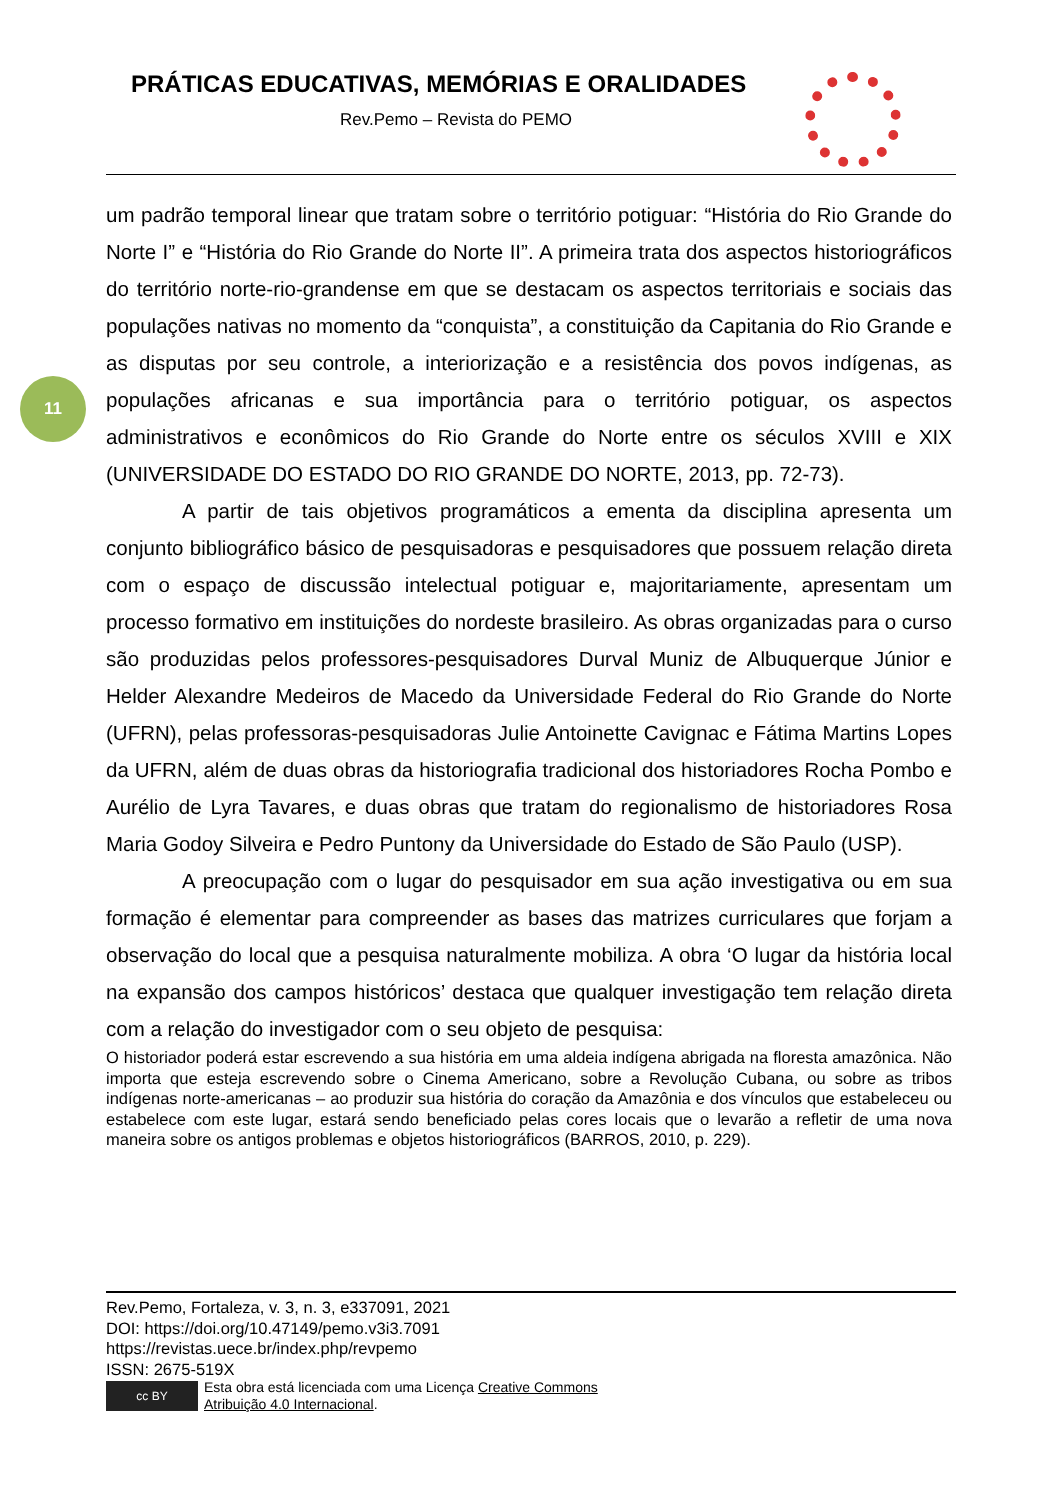PRÁTICAS EDUCATIVAS, MEMÓRIAS E ORALIDADES
Rev.Pemo – Revista do PEMO
11
um padrão temporal linear que tratam sobre o território potiguar: “História do Rio Grande do Norte I” e “História do Rio Grande do Norte II”. A primeira trata dos aspectos historiográficos do território norte-rio-grandense em que se destacam os aspectos territoriais e sociais das populações nativas no momento da “conquista”, a constituição da Capitania do Rio Grande e as disputas por seu controle, a interiorização e a resistência dos povos indígenas, as populações africanas e sua importância para o território potiguar, os aspectos administrativos e econômicos do Rio Grande do Norte entre os séculos XVIII e XIX (UNIVERSIDADE DO ESTADO DO RIO GRANDE DO NORTE, 2013, pp. 72-73).
A partir de tais objetivos programáticos a ementa da disciplina apresenta um conjunto bibliográfico básico de pesquisadoras e pesquisadores que possuem relação direta com o espaço de discussão intelectual potiguar e, majoritariamente, apresentam um processo formativo em instituições do nordeste brasileiro. As obras organizadas para o curso são produzidas pelos professores-pesquisadores Durval Muniz de Albuquerque Júnior e Helder Alexandre Medeiros de Macedo da Universidade Federal do Rio Grande do Norte (UFRN), pelas professoras-pesquisadoras Julie Antoinette Cavignac e Fátima Martins Lopes da UFRN, além de duas obras da historiografia tradicional dos historiadores Rocha Pombo e Aurélio de Lyra Tavares, e duas obras que tratam do regionalismo de historiadores Rosa Maria Godoy Silveira e Pedro Puntony da Universidade do Estado de São Paulo (USP).
A preocupação com o lugar do pesquisador em sua ação investigativa ou em sua formação é elementar para compreender as bases das matrizes curriculares que forjam a observação do local que a pesquisa naturalmente mobiliza. A obra ‘O lugar da história local na expansão dos campos históricos’ destaca que qualquer investigação tem relação direta com a relação do investigador com o seu objeto de pesquisa:
O historiador poderá estar escrevendo a sua história em uma aldeia indígena abrigada na floresta amazônica. Não importa que esteja escrevendo sobre o Cinema Americano, sobre a Revolução Cubana, ou sobre as tribos indígenas norte-americanas – ao produzir sua história do coração da Amazônia e dos vínculos que estabeleceu ou estabelece com este lugar, estará sendo beneficiado pelas cores locais que o levarão a refletir de uma nova maneira sobre os antigos problemas e objetos historiográficos (BARROS, 2010, p. 229).
Rev.Pemo, Fortaleza, v. 3, n. 3, e337091, 2021
DOI: https://doi.org/10.47149/pemo.v3i3.7091
https://revistas.uece.br/index.php/revpemo
ISSN: 2675-519X
cc BY
Esta obra está licenciada com uma Licença Creative Commons
Atribuição 4.0 Internacional.